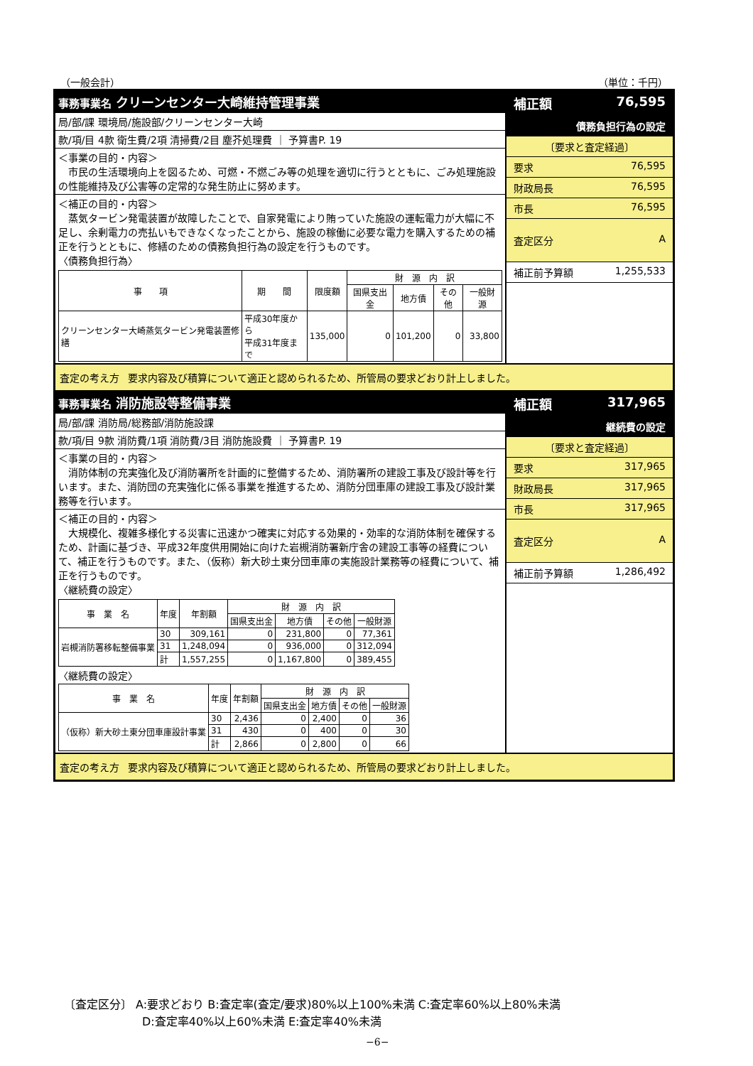（一般会計） （単位：千円）
事務事業名 クリーンセンター大崎維持管理事業
局/部/課 環境局/施設部/クリーンセンター大崎
款/項/目 4款 衛生費/2項 清掃費/2目 塵芥処理費 ｜ 予算書P. 19
＜事業の目的・内容＞
　市民の生活環境向上を図るため、可燃・不燃ごみ等の処理を適切に行うとともに、ごみ処理施設の性能維持及び公害等の定常的な発生防止に努めます。
＜補正の目的・内容＞
　蒸気タービン発電装置が故障したことで、自家発電により賄っていた施設の運転電力が大幅に不足し、余剰電力の売払いもできなくなったことから、施設の稼働に必要な電力を購入するための補正を行うとともに、修繕のための債務負担行為の設定を行うものです。
〈債務負担行為〉
| 事 項 | 期 間 | 限度額 | 財 源 内 訳 | | | |
| --- | --- | --- | --- | --- | --- | --- |
| | | | 国県支出金 | 地方債 | その他 | 一般財源 |
| クリーンセンター大崎蒸気タービン発電装置修繕 | 平成30年度から 平成31年度まで | 135,000 | 0 | 101,200 | 0 | 33,800 |
補正額 76,595
債務負担行為の設定
〔要求と査定経過〕
要求 76,595
財政局長 76,595
市長 76,595
査定区分 A
補正前予算額 1,255,533
査定の考え方 要求内容及び積算について適正と認められるため、所管局の要求どおり計上しました。
事務事業名 消防施設等整備事業
局/部/課 消防局/総務部/消防施設課
款/項/目 9款 消防費/1項 消防費/3目 消防施設費 ｜ 予算書P. 19
＜事業の目的・内容＞
　消防体制の充実強化及び消防署所を計画的に整備するため、消防署所の建設工事及び設計等を行います。また、消防団の充実強化に係る事業を推進するため、消防分団車庫の建設工事及び設計業務等を行います。
＜補正の目的・内容＞
　大規模化、複雑多様化する災害に迅速かつ確実に対応する効果的・効率的な消防体制を確保するため、計画に基づき、平成32年度供用開始に向けた岩槻消防署新庁舎の建設工事等の経費について、補正を行うものです。また、（仮称）新大砂土東分団車庫の実施設計業務等の経費について、補正を行うものです。
〈継続費の設定〉
| 事 業 名 | 年度 | 年割額 | 財 源 内 訳 | | | |
| --- | --- | --- | --- | --- | --- | --- |
| | | | 国県支出金 | 地方債 | その他 | 一般財源 |
| 岩槻消防署移転整備事業 | 30 | 309,161 | 0 | 231,800 | 0 | 77,361 |
| | 31 | 1,248,094 | 0 | 936,000 | 0 | 312,094 |
| | 計 | 1,557,255 | 0 | 1,167,800 | 0 | 389,455 |
〈継続費の設定〉
| 事 業 名 | 年度 | 年割額 | 財 源 内 訳 | | | |
| --- | --- | --- | --- | --- | --- | --- |
| | | | 国県支出金 | 地方債 | その他 | 一般財源 |
| （仮称）新大砂土東分団車庫設計事業 | 30 | 2,436 | 0 | 2,400 | 0 | 36 |
| | 31 | 430 | 0 | 400 | 0 | 30 |
| | 計 | 2,866 | 0 | 2,800 | 0 | 66 |
補正額 317,965
継続費の設定
〔要求と査定経過〕
要求 317,965
財政局長 317,965
市長 317,965
査定区分 A
補正前予算額 1,286,492
査定の考え方 要求内容及び積算について適正と認められるため、所管局の要求どおり計上しました。
〔査定区分〕 A:要求どおり B:査定率(査定/要求)80%以上100%未満 C:査定率60%以上80%未満
D:査定率40%以上60%未満 E:査定率40%未満
−6−